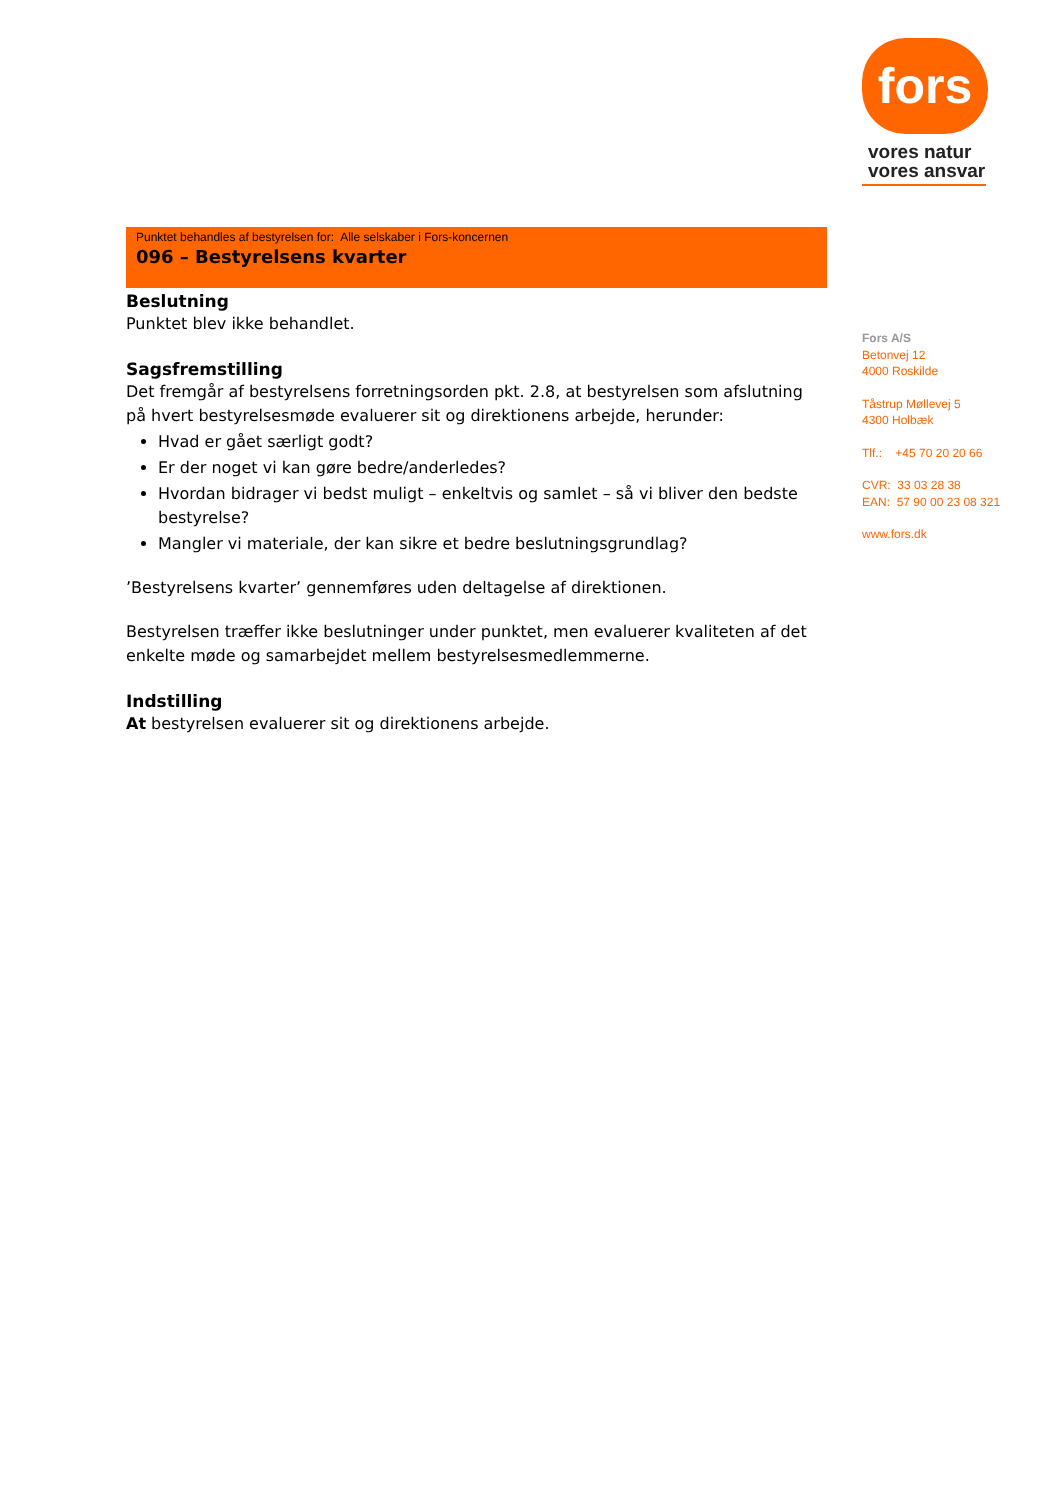fors
vores natur
vores ansvar
Fors A/S
Betonvej 12
4000 Roskilde
Tåstrup Møllevej 5
4300 Holbæk
Tlf.: +45 70 20 20 66
CVR: 33 03 28 38
EAN: 57 90 00 23 08 321
www.fors.dk
Punktet behandles af bestyrelsen for: Alle selskaber i Fors-koncernen
096 – Bestyrelsens kvarter
Beslutning
Punktet blev ikke behandlet.
Sagsfremstilling
Det fremgår af bestyrelsens forretningsorden pkt. 2.8, at bestyrelsen som afslutning på hvert bestyrelsesmøde evaluerer sit og direktionens arbejde, herunder:
Hvad er gået særligt godt?
Er der noget vi kan gøre bedre/anderledes?
Hvordan bidrager vi bedst muligt – enkeltvis og samlet – så vi bliver den bedste bestyrelse?
Mangler vi materiale, der kan sikre et bedre beslutningsgrundlag?
’Bestyrelsens kvarter’ gennemføres uden deltagelse af direktionen.
Bestyrelsen træffer ikke beslutninger under punktet, men evaluerer kvaliteten af det enkelte møde og samarbejdet mellem bestyrelsesmedlemmerne.
Indstilling
At bestyrelsen evaluerer sit og direktionens arbejde.